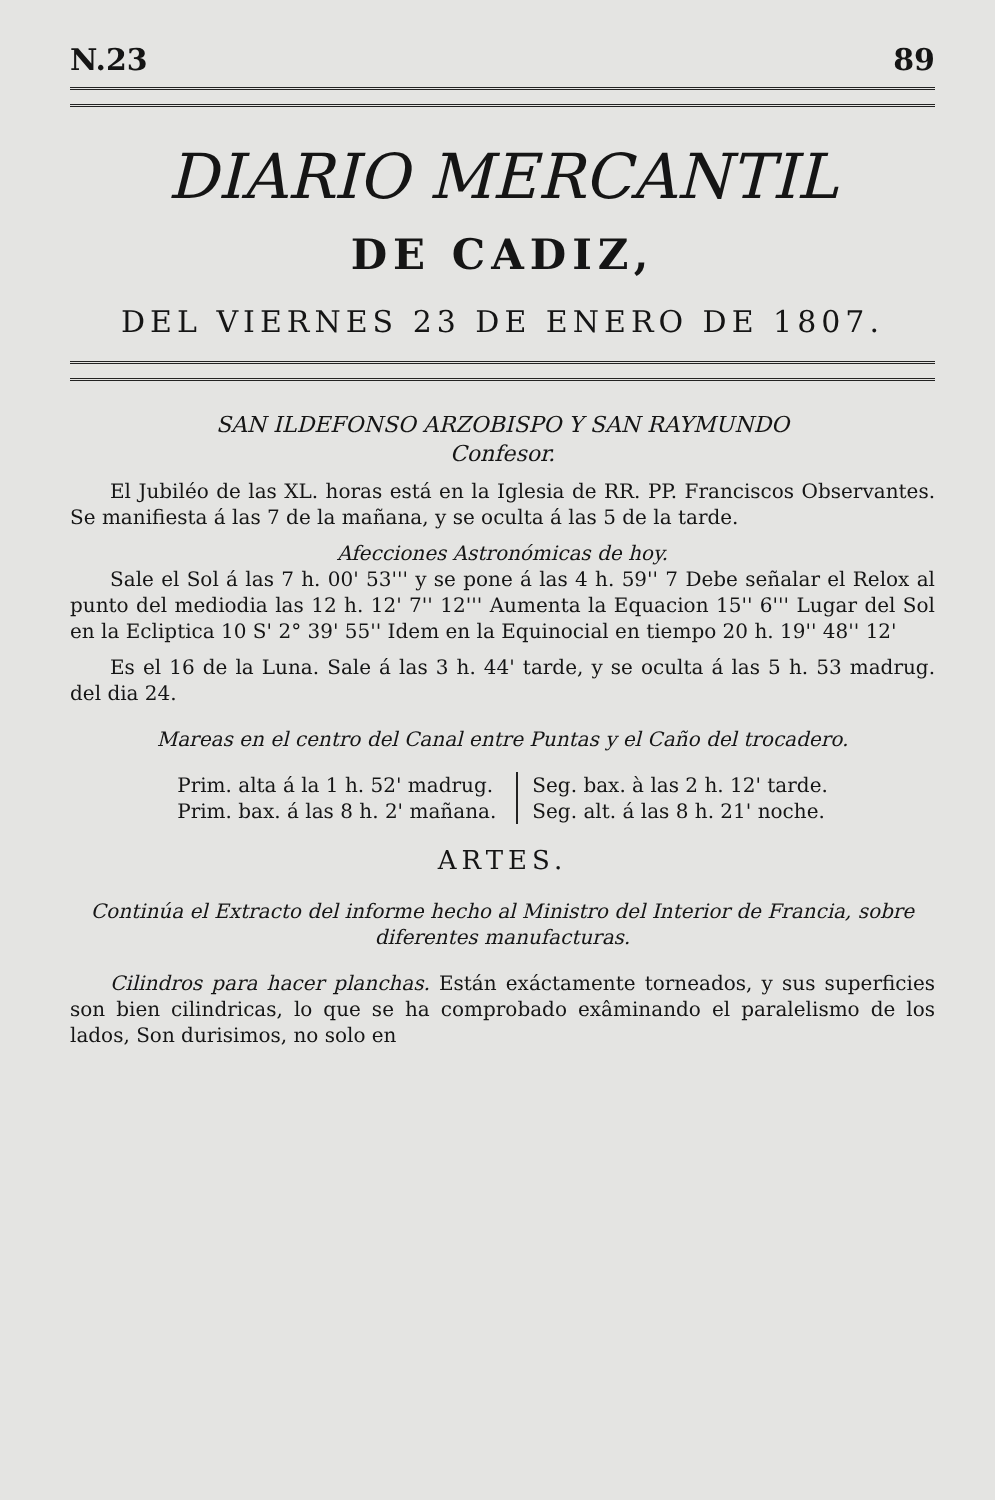N.23 89
DIARIO MERCANTIL
DE CADIZ,
DEL VIERNES 23 DE ENERO DE 1807.
SAN ILDEFONSO ARZOBISPO Y SAN RAYMUNDO
Confesor.
El Jubiléo de las XL. horas está en la Iglesia de RR. PP. Franciscos Observantes. Se manifiesta á las 7 de la mañana, y se oculta á las 5 de la tarde.
Afecciones Astronómicas de hoy.
Sale el Sol á las 7 h. 00' 53''' y se pone á las 4 h. 59'' 7 Debe señalar el Relox al punto del mediodia las 12 h. 12' 7'' 12''' Aumenta la Equacion 15'' 6''' Lugar del Sol en la Ecliptica 10 S' 2° 39' 55'' Idem en la Equinocial en tiempo 20 h. 19'' 48'' 12'
Es el 16 de la Luna. Sale á las 3 h. 44' tarde, y se oculta á las 5 h. 53 madrug. del dia 24.
Mareas en el centro del Canal entre Puntas y el Caño del trocadero.
Prim. alta á la 1 h. 52' madrug.
Prim. bax. á las 8 h. 2' mañana.
Seg. bax. à las 2 h. 12' tarde.
Seg. alt. á las 8 h. 21' noche.
ARTES.
Continúa el Extracto del informe hecho al Ministro del Interior de Francia, sobre diferentes manufacturas.
Cilindros para hacer planchas. Están exáctamente torneados, y sus superficies son bien cilindricas, lo que se ha comprobado exâminando el paralelismo de los lados, Son durisimos, no solo en